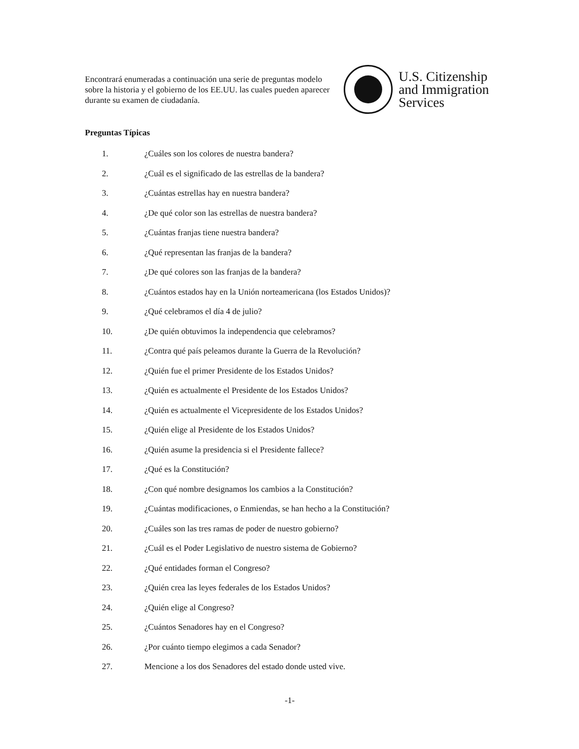Encontrará enumeradas a continuación una serie de preguntas modelo sobre la historia y el gobierno de los EE.UU. las cuales pueden aparecer durante su examen de ciudadanía.
U.S. Citizenship
and Immigration
Services
Preguntas Típicas
1. ¿Cuáles son los colores de nuestra bandera?
2. ¿Cuál es el significado de las estrellas de la bandera?
3. ¿Cuántas estrellas hay en nuestra bandera?
4. ¿De qué color son las estrellas de nuestra bandera?
5. ¿Cuántas franjas tiene nuestra bandera?
6. ¿Qué representan las franjas de la bandera?
7. ¿De qué colores son las franjas de la bandera?
8. ¿Cuántos estados hay en la Unión norteamericana (los Estados Unidos)?
9. ¿Qué celebramos el día 4 de julio?
10. ¿De quién obtuvimos la independencia que celebramos?
11. ¿Contra qué país peleamos durante la Guerra de la Revolución?
12. ¿Quién fue el primer Presidente de los Estados Unidos?
13. ¿Quién es actualmente el Presidente de los Estados Unidos?
14. ¿Quién es actualmente el Vicepresidente de los Estados Unidos?
15. ¿Quién elige al Presidente de los Estados Unidos?
16. ¿Quién asume la presidencia si el Presidente fallece?
17. ¿Qué es la Constitución?
18. ¿Con qué nombre designamos los cambios a la Constitución?
19. ¿Cuántas modificaciones, o Enmiendas, se han hecho a la Constitución?
20. ¿Cuáles son las tres ramas de poder de nuestro gobierno?
21. ¿Cuál es el Poder Legislativo de nuestro sistema de Gobierno?
22. ¿Qué entidades forman el Congreso?
23. ¿Quién crea las leyes federales de los Estados Unidos?
24. ¿Quién elige al Congreso?
25. ¿Cuántos Senadores hay en el Congreso?
26. ¿Por cuánto tiempo elegimos a cada Senador?
27. Mencione a los dos Senadores del estado donde usted vive.
-1-